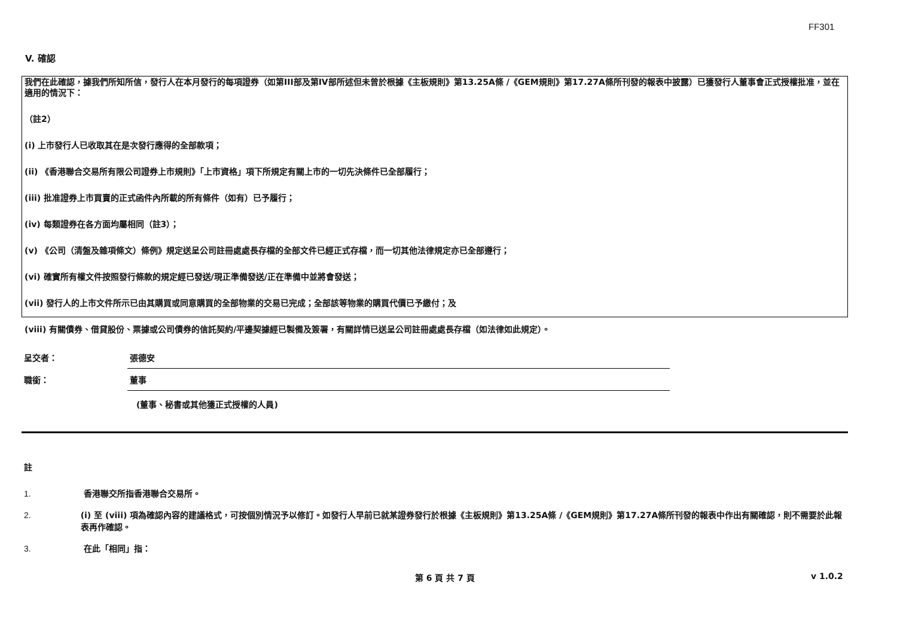FF301
V. 確認
我們在此確認，據我們所知所信，發行人在本月發行的每項證券（如第III部及第IV部所述但未曾於根據《主板規則》第13.25A條 /《GEM規則》第17.27A條所刊發的報表中披露）已獲發行人董事會正式授權批准，並在適用的情況下：
（註2）
(i) 上市發行人已收取其在是次發行應得的全部款項；
(ii) 《香港聯合交易所有限公司證券上市規則》「上市資格」項下所規定有關上市的一切先決條件已全部履行；
(iii) 批准證券上市買賣的正式函件內所載的所有條件（如有）已予履行；
(iv) 每類證券在各方面均屬相同（註3）；
(v) 《公司（清盤及雜項條文）條例》規定送呈公司註冊處處長存檔的全部文件已經正式存檔，而一切其他法律規定亦已全部遵行；
(vi) 確實所有權文件按照發行條款的規定經已發送/現正準備發送/正在準備中並將會發送；
(vii) 發行人的上市文件所示已由其購買或同意購買的全部物業的交易已完成；全部該等物業的購買代價已予繳付；及
(viii) 有關債券、借貸股份、票據或公司債券的信託契約/平邊契據經已製備及簽署，有關詳情已送呈公司註冊處處長存檔（如法律如此規定）。
呈交者：
張德安
職銜：
董事
(董事、秘書或其他獲正式授權的人員)
註
1. 香港聯交所指香港聯合交易所。
2. (i) 至 (viii) 項為確認內容的建議格式，可按個別情況予以修訂。如發行人早前已就某證券發行於根據《主板規則》第13.25A條 /《GEM規則》第17.27A條所刊發的報表中作出有關確認，則不需要於此報表再作確認。
3. 在此「相同」指：
第 6 頁 共 7 頁 v 1.0.2